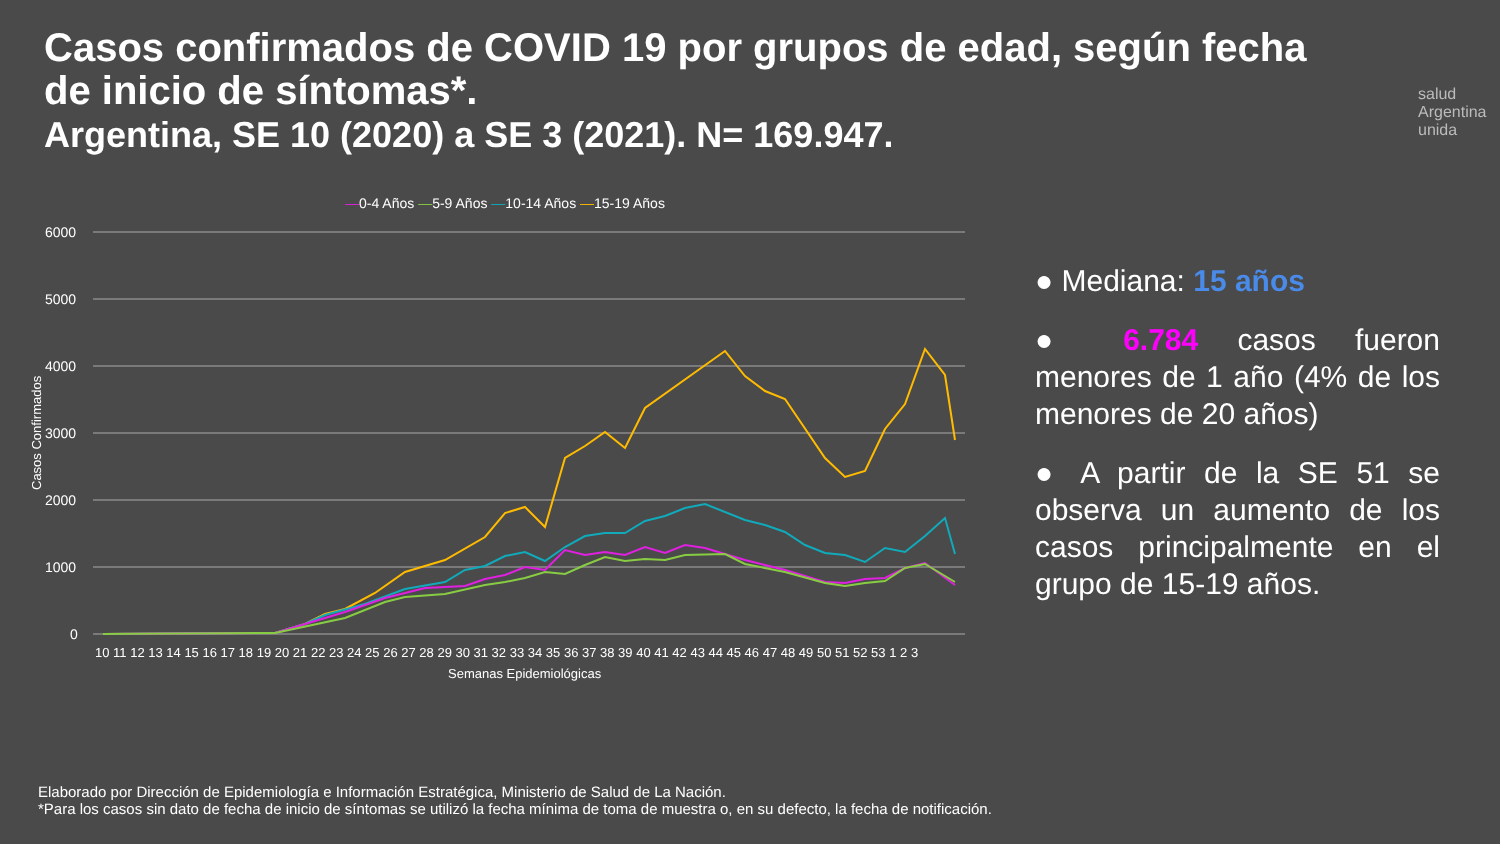Casos confirmados de COVID 19 por grupos de edad, según fecha de inicio de síntomas*.
Argentina, SE 10 (2020) a SE 3 (2021). N= 169.947.
salud
Argentina unida
—0-4 Años —5-9 Años —10-14 Años —15-19 Años
6000
5000
4000
3000
2000
1000
0
Casos Confirmados
10 11 12 13 14 15 16 17 18 19 20 21 22 23 24 25 26 27 28 29 30 31 32 33 34 35 36 37 38 39 40 41 42 43 44 45 46 47 48 49 50 51 52 53 1 2 3
Semanas Epidemiológicas
● Mediana: 15 años
● 6.784 casos fueron menores de 1 año (4% de los menores de 20 años)
● A partir de la SE 51 se observa un aumento de los casos principalmente en el grupo de 15-19 años.
Elaborado por Dirección de Epidemiología e Información Estratégica, Ministerio de Salud de La Nación.
*Para los casos sin dato de fecha de inicio de síntomas se utilizó la fecha mínima de toma de muestra o, en su defecto, la fecha de notificación.